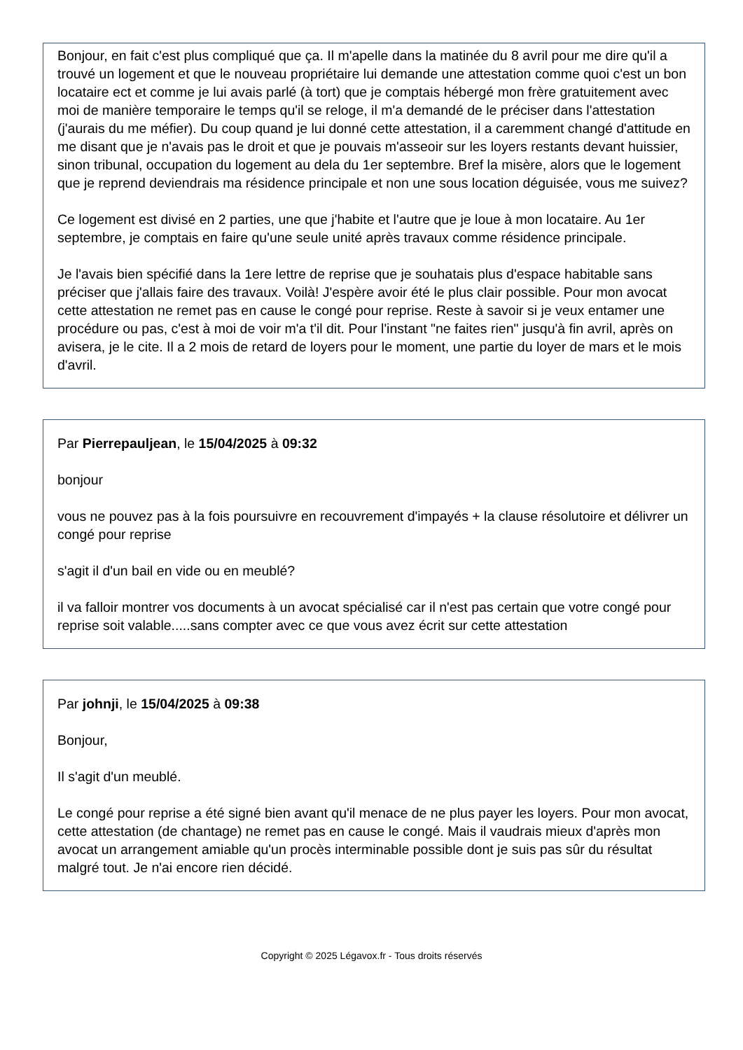Bonjour, en fait c'est plus compliqué que ça. Il m'apelle dans la matinée du 8 avril pour me dire qu'il a trouvé un logement et que le nouveau propriétaire lui demande une attestation comme quoi c'est un bon locataire ect et comme je lui avais parlé (à tort) que je comptais hébergé mon frère gratuitement avec moi de manière temporaire le temps qu'il se reloge, il m'a demandé de le préciser dans l'attestation (j'aurais du me méfier). Du coup quand je lui donné cette attestation, il a caremment changé d'attitude en me disant que je n'avais pas le droit et que je pouvais m'asseoir sur les loyers restants devant huissier, sinon tribunal, occupation du logement au dela du 1er septembre. Bref la misère, alors que le logement que je reprend deviendrais ma résidence principale et non une sous location déguisée, vous me suivez?
Ce logement est divisé en 2 parties, une que j'habite et l'autre que je loue à mon locataire. Au 1er septembre, je comptais en faire qu'une seule unité après travaux comme résidence principale.
Je l'avais bien spécifié dans la 1ere lettre de reprise que je souhatais plus d'espace habitable sans préciser que j'allais faire des travaux. Voilà! J'espère avoir été le plus clair possible. Pour mon avocat cette attestation ne remet pas en cause le congé pour reprise. Reste à savoir si je veux entamer une procédure ou pas, c'est à moi de voir m'a t'il dit. Pour l'instant "ne faites rien" jusqu'à fin avril, après on avisera, je le cite. Il a 2 mois de retard de loyers pour le moment, une partie du loyer de mars et le mois d'avril.
Par Pierrepauljean, le 15/04/2025 à 09:32
bonjour
vous ne pouvez pas à la fois poursuivre en recouvrement d'impayés + la clause résolutoire et délivrer un congé pour reprise
s'agit il d'un bail en vide ou en meublé?
il va falloir montrer vos documents à un avocat spécialisé car il n'est pas certain que votre congé pour reprise soit valable.....sans compter avec ce que vous avez écrit sur cette attestation
Par johnji, le 15/04/2025 à 09:38
Bonjour,
Il s'agit d'un meublé.
Le congé pour reprise a été signé bien avant qu'il menace de ne plus payer les loyers. Pour mon avocat, cette attestation (de chantage) ne remet pas en cause le congé. Mais il vaudrais mieux d'après mon avocat un arrangement amiable qu'un procès interminable possible dont je suis pas sûr du résultat malgré tout. Je n'ai encore rien décidé.
Copyright © 2025 Légavox.fr - Tous droits réservés